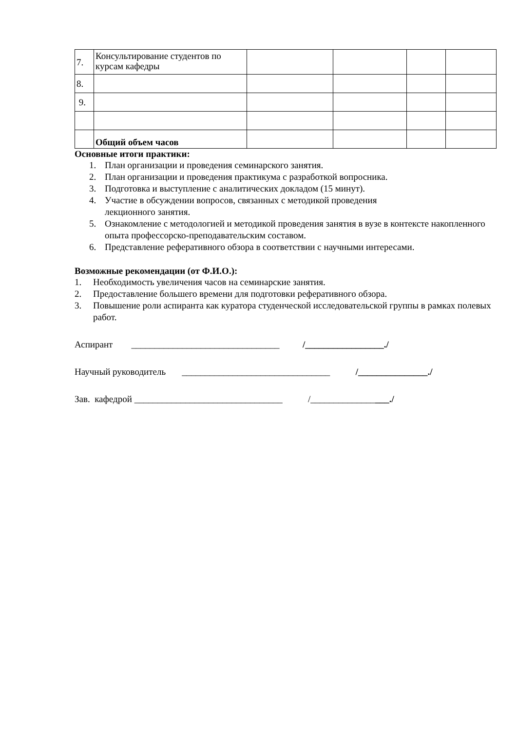| 7. | Консультирование студентов по курсам кафедры | | | | |
| 8. | | | | | |
| 9. | | | | | |
| | Общий объем часов | | | | |
Основные итоги практики:
1. План организации и проведения семинарского занятия.
2. План организации и проведения практикума с разработкой вопросника.
3. Подготовка и выступление с аналитических докладом (15 минут).
4. Участие в обсуждении вопросов, связанных с методикой проведения
лекционного занятия.
5. Ознакомление с методологией и методикой проведения занятия в вузе в контексте накопленного опыта профессорско-преподавательским составом.
6. Представление реферативного обзора в соответствии с научными интересами.
Возможные рекомендации (от Ф.И.О.):
1. Необходимость увеличения часов на семинарские занятия.
2. Предоставление большего времени для подготовки реферативного обзора.
3. Повышение роли аспиранта как куратора студенческой исследовательской группы в рамках полевых работ.
Аспирант ________________________________ /_________________./
Научный руководитель ________________________________ /_______________./
Зав. кафедрой ________________________________ /_________________./